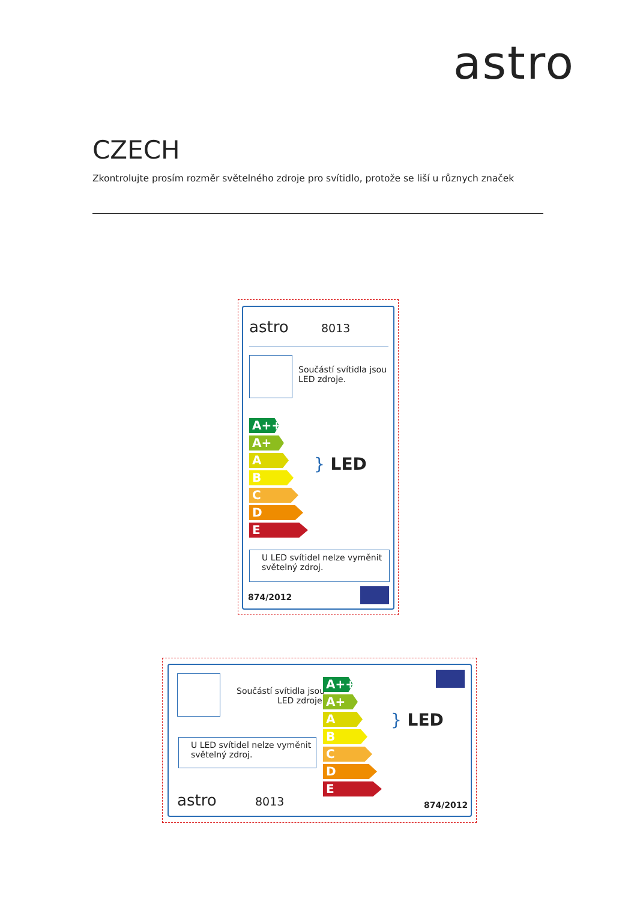astro
CZECH
Zkontrolujte prosím rozměr světelného zdroje pro svítidlo, protože se liší u různych značek
astro 8013
Součástí svítidla jsou
LED zdroje.
A++
A+
A
B
C
D
E
} LED
U LED svítidel nelze vyměnit
světelný zdroj.
874/2012
Součástí svítidla jsou
LED zdroje.
U LED svítidel nelze vyměnit
světelný zdroj.
astro 8013
A++
A+
A
B
C
D
E
} LED
874/2012